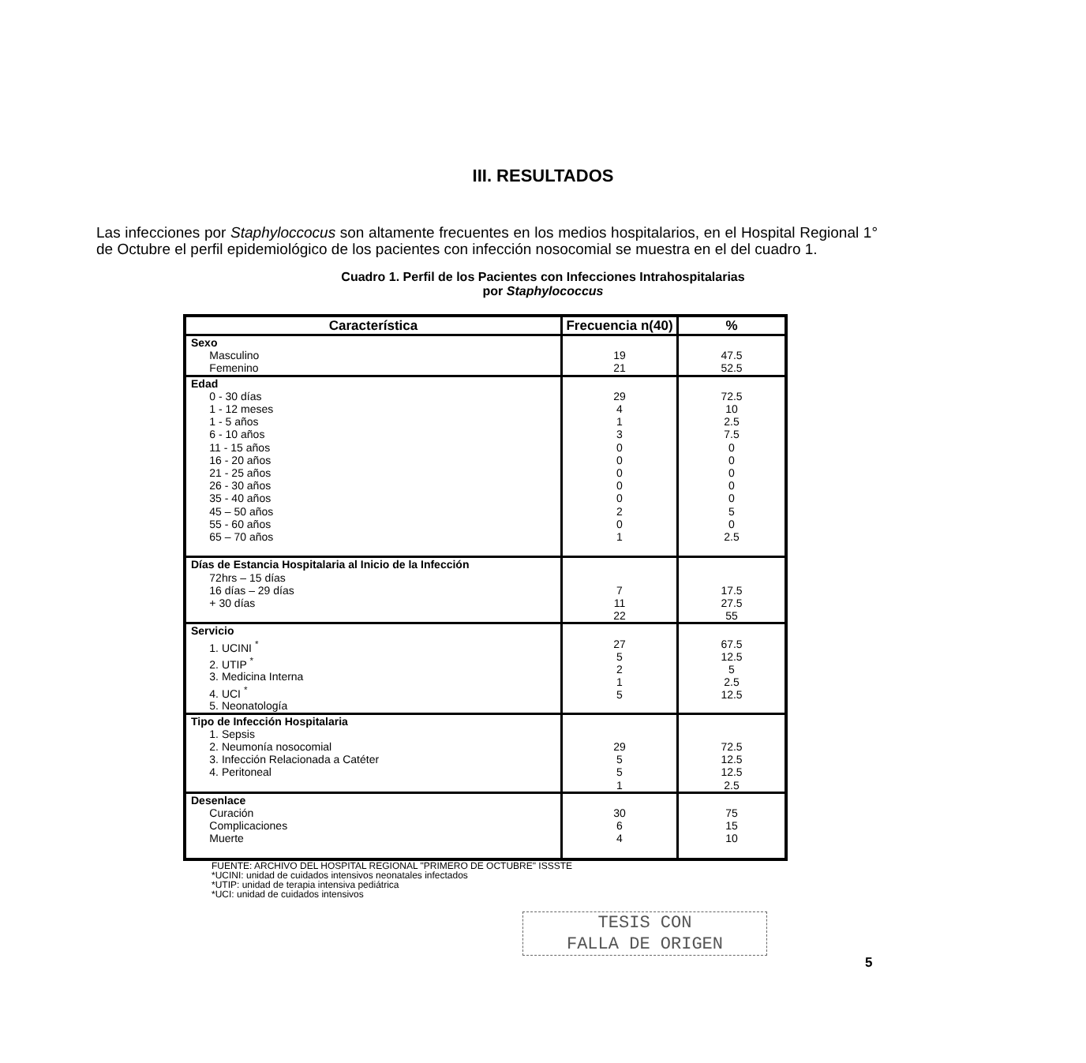III. RESULTADOS
Las infecciones por Staphyloccocus son altamente frecuentes en los medios hospitalarios, en el Hospital Regional 1° de Octubre el perfil epidemiológico de los pacientes con infección nosocomial se muestra en el del cuadro 1.
Cuadro 1. Perfil de los Pacientes con Infecciones Intrahospitalarias
por Staphylococcus
| Característica | Frecuencia n(40) | % |
| --- | --- | --- |
| Sexo Masculino Femenino | 19 21 | 47.5 52.5 |
| Edad 0 - 30 días 1 - 12 meses 1 - 5 años 6 - 10 años 11 - 15 años 16 - 20 años 21 - 25 años 26 - 30 años 35 - 40 años 45 – 50 años 55 - 60 años 65 – 70 años | 29 4 1 3 0 0 0 0 0 2 0 1 | 72.5 10 2.5 7.5 0 0 0 0 0 5 0 2.5 |
| Días de Estancia Hospitalaria al Inicio de la Infección 72hrs – 15 días 16 días – 29 días + 30 días | 7 11 22 | 17.5 27.5 55 |
| Servicio 1. UCINI <sup>*</sup> 2. UTIP <sup>*</sup> 3. Medicina Interna 4. UCI <sup>*</sup> 5. Neonatología | 27 5 2 1 5 | 67.5 12.5 5 2.5 12.5 |
| Tipo de Infección Hospitalaria 1. Sepsis 2. Neumonía nosocomial 3. Infección Relacionada a Catéter 4. Peritoneal | 29 5 5 1 | 72.5 12.5 12.5 2.5 |
| Desenlace Curación Complicaciones Muerte | 30 6 4 | 75 15 10 |
FUENTE: ARCHIVO DEL HOSPITAL REGIONAL "PRIMERO DE OCTUBRE" ISSSTE
*UCINI: unidad de cuidados intensivos neonatales infectados
*UTIP: unidad de terapia intensiva pediátrica
*UCI: unidad de cuidados intensivos
TESIS CON
FALLA DE ORIGEN
5